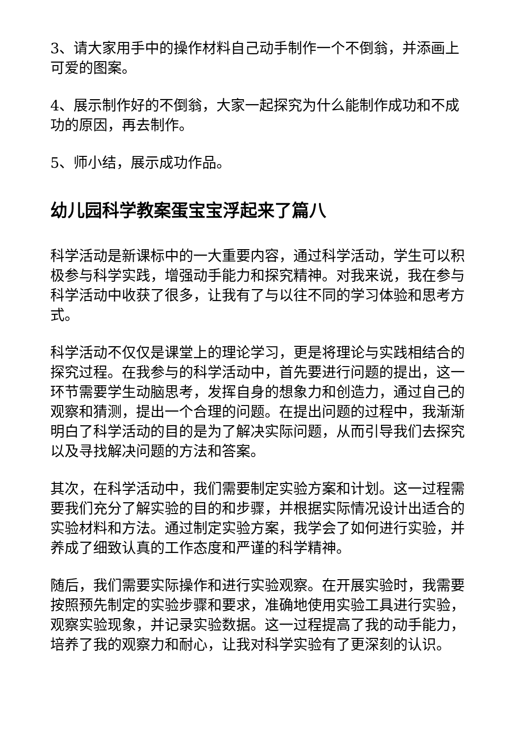3、请大家用手中的操作材料自己动手制作一个不倒翁，并添画上可爱的图案。
4、展示制作好的不倒翁，大家一起探究为什么能制作成功和不成功的原因，再去制作。
5、师小结，展示成功作品。
幼儿园科学教案蛋宝宝浮起来了篇八
科学活动是新课标中的一大重要内容，通过科学活动，学生可以积极参与科学实践，增强动手能力和探究精神。对我来说，我在参与科学活动中收获了很多，让我有了与以往不同的学习体验和思考方式。
科学活动不仅仅是课堂上的理论学习，更是将理论与实践相结合的探究过程。在我参与的科学活动中，首先要进行问题的提出，这一环节需要学生动脑思考，发挥自身的想象力和创造力，通过自己的观察和猜测，提出一个合理的问题。在提出问题的过程中，我渐渐明白了科学活动的目的是为了解决实际问题，从而引导我们去探究以及寻找解决问题的方法和答案。
其次，在科学活动中，我们需要制定实验方案和计划。这一过程需要我们充分了解实验的目的和步骤，并根据实际情况设计出适合的实验材料和方法。通过制定实验方案，我学会了如何进行实验，并养成了细致认真的工作态度和严谨的科学精神。
随后，我们需要实际操作和进行实验观察。在开展实验时，我需要按照预先制定的实验步骤和要求，准确地使用实验工具进行实验，观察实验现象，并记录实验数据。这一过程提高了我的动手能力，培养了我的观察力和耐心，让我对科学实验有了更深刻的认识。